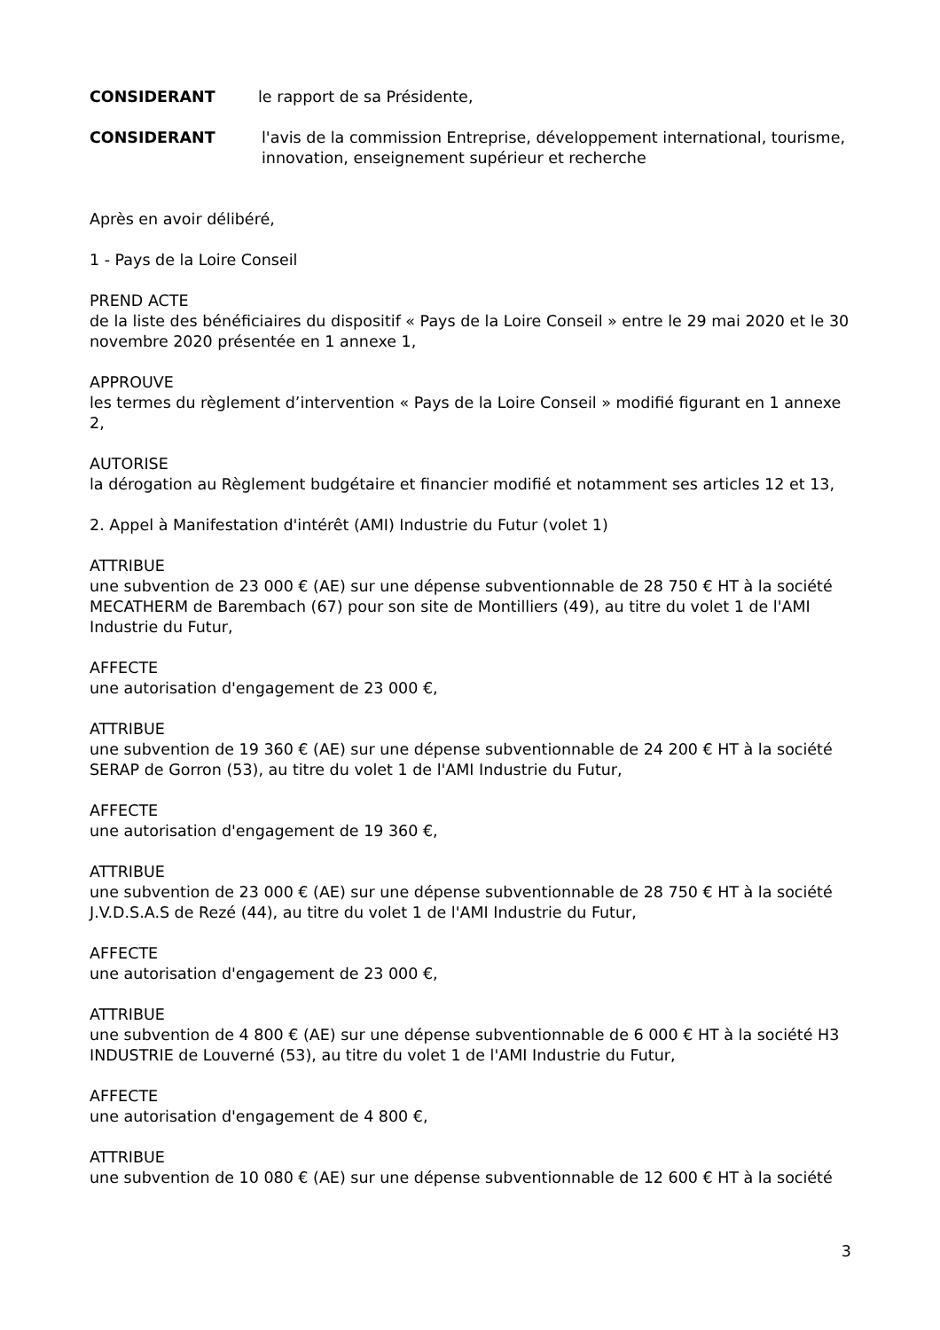CONSIDERANT le rapport de sa Présidente,
CONSIDERANT l'avis de la commission Entreprise, développement international, tourisme, innovation, enseignement supérieur et recherche
Après en avoir délibéré,
1 - Pays de la Loire Conseil
PREND ACTE
de la liste des bénéficiaires du dispositif « Pays de la Loire Conseil » entre le 29 mai 2020 et le 30 novembre 2020 présentée en 1 annexe 1,
APPROUVE
les termes du règlement d’intervention « Pays de la Loire Conseil » modifié figurant en 1 annexe 2,
AUTORISE
la dérogation au Règlement budgétaire et financier modifié et notamment ses articles 12 et 13,
2. Appel à Manifestation d'intérêt (AMI) Industrie du Futur (volet 1)
ATTRIBUE
une subvention de 23 000 € (AE) sur une dépense subventionnable de 28 750 € HT à la société MECATHERM de Barembach (67) pour son site de Montilliers (49), au titre du volet 1 de l'AMI Industrie du Futur,
AFFECTE
une autorisation d'engagement de 23 000 €,
ATTRIBUE
une subvention de 19 360 € (AE) sur une dépense subventionnable de 24 200 € HT à la société SERAP de Gorron (53), au titre du volet 1 de l'AMI Industrie du Futur,
AFFECTE
une autorisation d'engagement de 19 360 €,
ATTRIBUE
une subvention de 23 000 € (AE) sur une dépense subventionnable de 28 750 € HT à la société J.V.D.S.A.S de Rezé (44), au titre du volet 1 de l'AMI Industrie du Futur,
AFFECTE
une autorisation d'engagement de 23 000 €,
ATTRIBUE
une subvention de 4 800 € (AE) sur une dépense subventionnable de 6 000 € HT à la société H3 INDUSTRIE de Louverné (53), au titre du volet 1 de l'AMI Industrie du Futur,
AFFECTE
une autorisation d'engagement de 4 800 €,
ATTRIBUE
une subvention de 10 080 € (AE) sur une dépense subventionnable de 12 600 € HT à la société
3